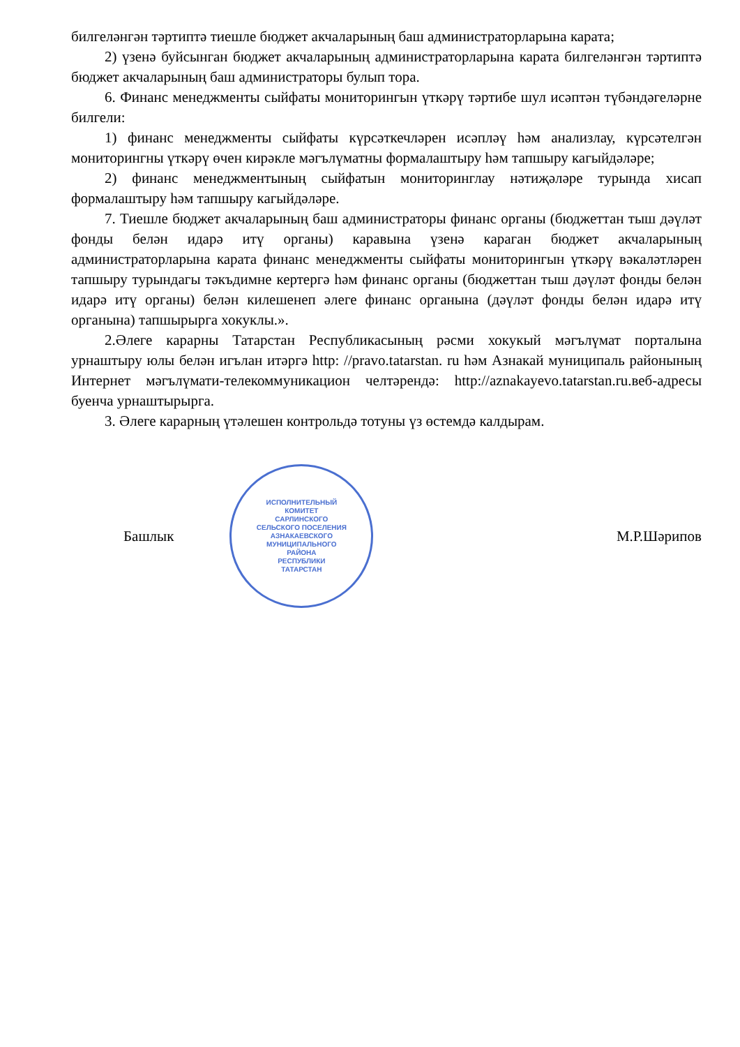билгеләнгән тәртиптә тиешле бюджет акчаларының баш администраторларына карата;
2) үзенә буйсынган бюджет акчаларының администраторларына карата билгеләнгән тәртиптә бюджет акчаларының баш администраторы булып тора.
6. Финанс менеджменты сыйфаты мониторингын үткәрү тәртибе шул исәптән түбәндәгеләрне билгели:
1) финанс менеджменты сыйфаты күрсәткечләрен исәпләү һәм анализлау, күрсәтелгән мониторингны үткәрү өчен кирәкле мәгълүматны формалаштыру һәм тапшыру кагыйдәләре;
2) финанс менеджментының сыйфатын мониторинглау нәтиҗәләре турында хисап формалаштыру һәм тапшыру кагыйдәләре.
7. Тиешле бюджет акчаларының баш администраторы финанс органы (бюджеттан тыш дәүләт фонды белән идарә итү органы) каравына үзенә караган бюджет акчаларының администраторларына карата финанс менеджменты сыйфаты мониторингын үткәрү вәкаләтләрен тапшыру турындагы тәкъдимне кертергә һәм финанс органы (бюджеттан тыш дәүләт фонды белән идарә итү органы) белән килешенеп әлеге финанс органына (дәүләт фонды белән идарә итү органына) тапшырырга хокуклы.».
2.Әлеге карарны Татарстан Республикасының рәсми хокукый мәгълүмат порталына урнаштыру юлы белән игълан итәргә http: //pravo.tatarstan. ru һәм Азнакай муниципаль районының Интернет мәгълүмати-телекоммуникацион челтәрендә: http://aznakayevo.tatarstan.ru.веб-адресы буенча урнаштырырга.
3. Әлеге карарның үтәлешен контрольдә тотуны үз өстемдә калдырам.
Башлык
ИСПОЛНИТЕЛЬНЫЙ
КОМИТЕТ
САРЛИНСКОГО
СЕЛЬСКОГО ПОСЕЛЕНИЯ
АЗНАКАЕВСКОГО
МУНИЦИПАЛЬНОГО
РАЙОНА
РЕСПУБЛИКИ
ТАТАРСТАН
М.Р.Шәрипов